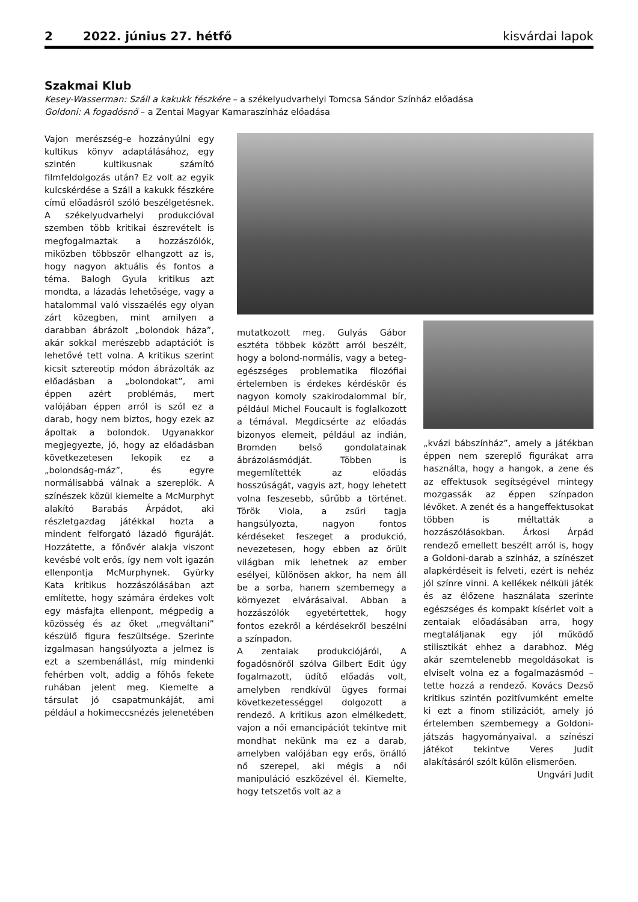2 2022. június 27. hétfő kisvárdai lapok
Szakmai Klub
Kesey-Wasserman: Száll a kakukk fészkére – a székelyudvarhelyi Tomcsa Sándor Színház előadása
Goldoni: A fogadósnő – a Zentai Magyar Kamaraszínház előadása
Vajon merészség-e hozzányúlni egy kultikus könyv adaptálásához, egy szintén kultikusnak számító filmfeldolgozás után? Ez volt az egyik kulcskérdése a Száll a kakukk fészkére című előadásról szóló beszélgetésnek. A székelyudvarhelyi produkcióval szemben több kritikai észrevételt is megfogalmaztak a hozzászólók, miközben többször elhangzott az is, hogy nagyon aktuális és fontos a téma. Balogh Gyula kritikus azt mondta, a lázadás lehetősége, vagy a hatalommal való visszaélés egy olyan zárt közegben, mint amilyen a darabban ábrázolt „bolondok háza”, akár sokkal merészebb adaptációt is lehetővé tett volna. A kritikus szerint kicsit sztereotip módon ábrázolták az előadásban a „bolondokat”, ami éppen azért problémás, mert valójában éppen arról is szól ez a darab, hogy nem biztos, hogy ezek az ápoltak a bolondok. Ugyanakkor megjegyezte, jó, hogy az előadásban következetesen lekopik ez a „bolondság-máz”, és egyre normálisabbá válnak a szereplők. A színészek közül kiemelte a McMurphyt alakító Barabás Árpádot, aki részletgazdag játékkal hozta a mindent felforgató lázadó figuráját. Hozzátette, a főnővér alakja viszont kevésbé volt erős, így nem volt igazán ellenpontja McMurphynek. Gyürky Kata kritikus hozzászólásában azt említette, hogy számára érdekes volt egy másfajta ellenpont, mégpedig a közösség és az őket „megváltani” készülő figura feszültsége. Szerinte izgalmasan hangsúlyozta a jelmez is ezt a szembenállást, míg mindenki fehérben volt, addig a főhős fekete ruhában jelent meg. Kiemelte a társulat jó csapatmunkáját, ami például a hokimeccsnézés jelenetében
mutatkozott meg. Gulyás Gábor esztéta többek között arról beszélt, hogy a bolond-normális, vagy a beteg-egészséges problematika filozófiai értelemben is érdekes kérdéskör és nagyon komoly szakirodalommal bír, például Michel Foucault is foglalkozott a témával. Megdicsérte az előadás bizonyos elemeit, például az indián, Bromden belső gondolatainak ábrázolásmódját. Többen is megemlítették az előadás hosszúságát, vagyis azt, hogy lehetett volna feszesebb, sűrűbb a történet. Török Viola, a zsűri tagja hangsúlyozta, nagyon fontos kérdéseket feszeget a produkció, nevezetesen, hogy ebben az őrült világban mik lehetnek az ember esélyei, különösen akkor, ha nem áll be a sorba, hanem szembemegy a környezet elvárásaival. Abban a hozzászólók egyetértettek, hogy fontos ezekről a kérdésekről beszélni a színpadon.
A zentaiak produkciójáról, A fogadósnőről szólva Gilbert Edit úgy fogalmazott, üdítő előadás volt, amelyben rendkívül ügyes formai következetességgel dolgozott a rendező. A kritikus azon elmélkedett, vajon a női emancipációt tekintve mit mondhat nekünk ma ez a darab, amelyben valójában egy erős, önálló nő szerepel, aki mégis a női manipuláció eszközével él. Kiemelte, hogy tetszetős volt az a
„kvázi bábszínház”, amely a játékban éppen nem szereplő figurákat arra használta, hogy a hangok, a zene és az effektusok segítségével mintegy mozgassák az éppen színpadon lévőket. A zenét és a hangeffektusokat többen is méltatták a hozzászólásokban. Árkosi Árpád rendező emellett beszélt arról is, hogy a Goldoni-darab a színház, a színészet alapkérdéseit is felveti, ezért is nehéz jól színre vinni. A kellékek nélküli játék és az élőzene használata szerinte egészséges és kompakt kísérlet volt a zentaiak előadásában arra, hogy megtaláljanak egy jól működő stilisztikát ehhez a darabhoz. Még akár szemtelenebb megoldásokat is elviselt volna ez a fogalmazásmód – tette hozzá a rendező. Kovács Dezső kritikus szintén pozitívumként emelte ki ezt a finom stilizációt, amely jó értelemben szembemegy a Goldoni-játszás hagyományaival. a színészi játékot tekintve Veres Judit alakításáról szólt külön elismerően.
Ungvári Judit